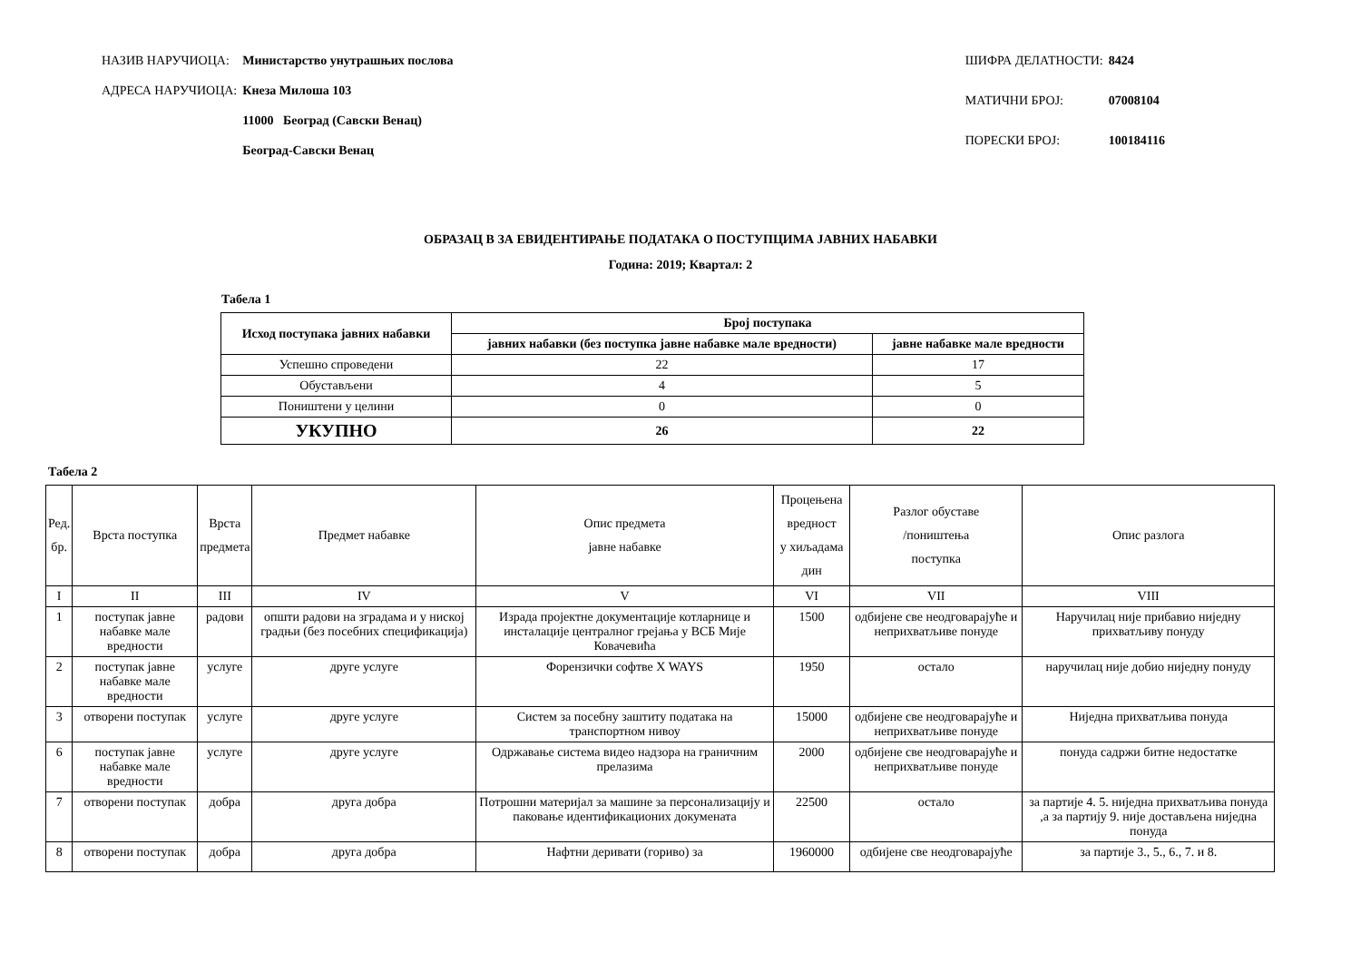| НАЗИВ НАРУЧИОЦА: | Министарство унутрашњих послова |
| АДРЕСА НАРУЧИОЦА: | Кнеза Милоша 103 |
| | 11000 Београд (Савски Венац) |
| | Београд-Савски Венац |
| ШИФРА ДЕЛАТНОСТИ: | 8424 |
| МАТИЧНИ БРОЈ: | 07008104 |
| ПОРЕСКИ БРОЈ: | 100184116 |
ОБРАЗАЦ В ЗА ЕВИДЕНТИРАЊЕ ПОДАТАКА О ПОСТУПЦИМА ЈАВНИХ НАБАВКИ
Година: 2019; Квартал: 2
Табела 1
| Исход поступака јавних набавки | Број поступака | |
| --- | --- | --- |
| | јавних набавки (без поступка јавне набавке мале вредности) | јавне набавке мале вредности |
| Успешно спроведени | 22 | 17 |
| Обустављени | 4 | 5 |
| Поништени у целини | 0 | 0 |
| УКУПНО | 26 | 22 |
Табела 2
| Ред. бр. | Врста поступка | Врста предмета | Предмет набавке | Опис предмета јавне набавке | Процењена вредност у хиљадама дин | Разлог обуставе /поништења поступка | Опис разлога |
| --- | --- | --- | --- | --- | --- | --- | --- |
| I | II | III | IV | V | VI | VII | VIII |
| 1 | поступак јавне набавке мале вредности | радови | општи радови на зградама и у ниској градњи (без посебних спецификација) | Израда пројектне документације котларнице и инсталације централног грејања у ВСБ Мије Ковачевића | 1500 | одбијене све неодговарајуће и неприхватљиве понуде | Наручилац није прибавио ниједну прихватљиву понуду |
| 2 | поступак јавне набавке мале вредности | услуге | друге услуге | Форензички софтве X WAYS | 1950 | остало | наручилац није добио ниједну понуду |
| 3 | отворени поступак | услуге | друге услуге | Систем за посебну заштиту података на транспортном нивоу | 15000 | одбијене све неодговарајуће и неприхватљиве понуде | Ниједна прихватљива понуда |
| 6 | поступак јавне набавке мале вредности | услуге | друге услуге | Одржавање система видео надзора на граничним прелазима | 2000 | одбијене све неодговарајуће и неприхватљиве понуде | понуда садржи битне недостатке |
| 7 | отворени поступак | добра | друга добра | Потрошни материјал за машине за персонализацију и паковање идентификационих докумената | 22500 | остало | за партије 4. 5. ниједна прихватљива понуда ,а за партију 9. није достављена ниједна понуда |
| 8 | отворени поступак | добра | друга добра | Нафтни деривати (гориво) за | 1960000 | одбијене све неодговарајуће | за партије 3., 5., 6., 7. и 8. |